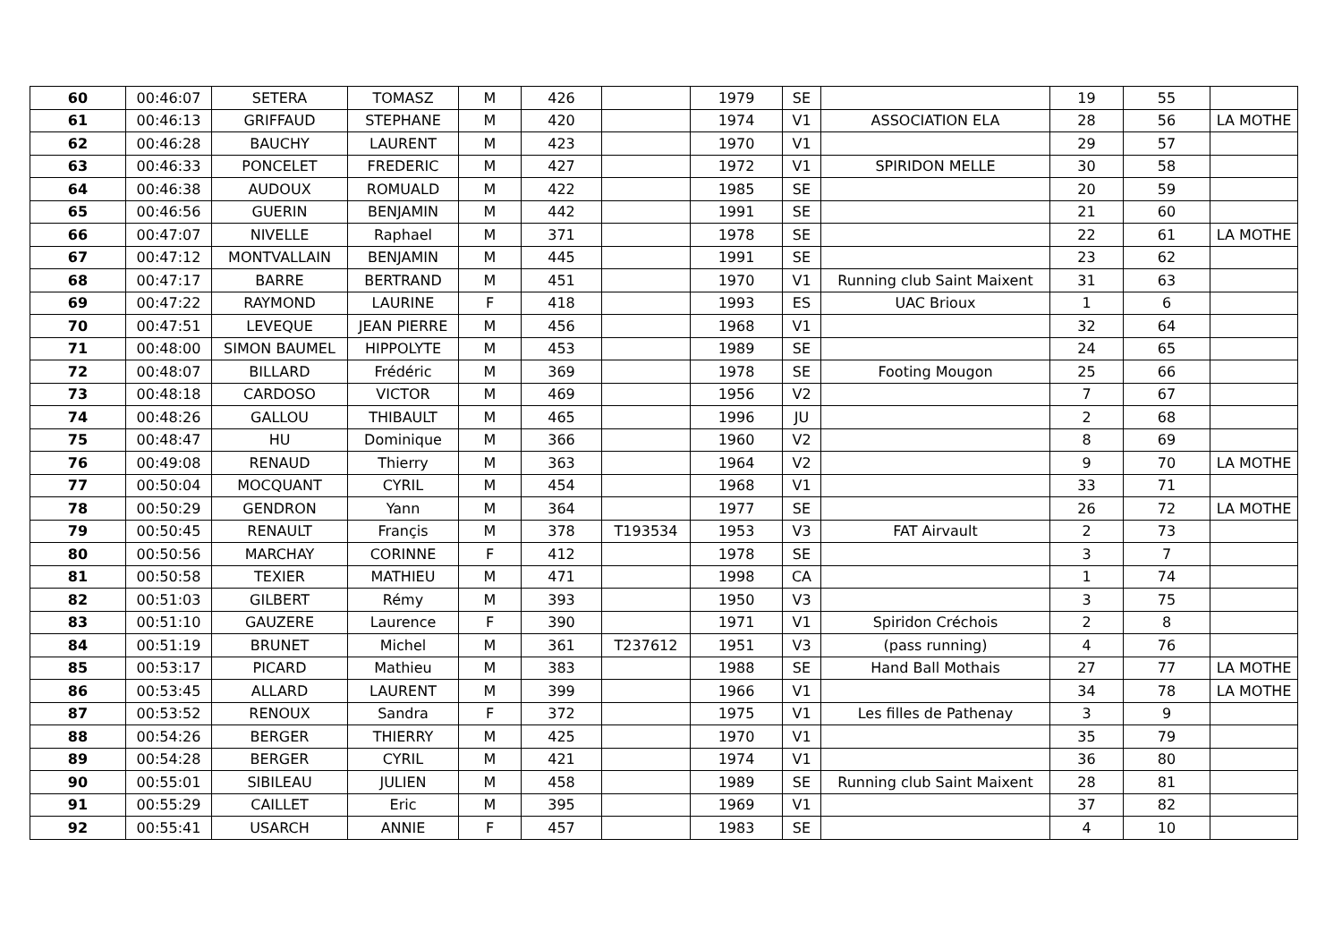| 60 | 00:46:07 | SETERA | TOMASZ | M | 426 | | 1979 | SE | | 19 | 55 | |
| 61 | 00:46:13 | GRIFFAUD | STEPHANE | M | 420 | | 1974 | V1 | ASSOCIATION ELA | 28 | 56 | LA MOTHE |
| 62 | 00:46:28 | BAUCHY | LAURENT | M | 423 | | 1970 | V1 | | 29 | 57 | |
| 63 | 00:46:33 | PONCELET | FREDERIC | M | 427 | | 1972 | V1 | SPIRIDON MELLE | 30 | 58 | |
| 64 | 00:46:38 | AUDOUX | ROMUALD | M | 422 | | 1985 | SE | | 20 | 59 | |
| 65 | 00:46:56 | GUERIN | BENJAMIN | M | 442 | | 1991 | SE | | 21 | 60 | |
| 66 | 00:47:07 | NIVELLE | Raphael | M | 371 | | 1978 | SE | | 22 | 61 | LA MOTHE |
| 67 | 00:47:12 | MONTVALLAIN | BENJAMIN | M | 445 | | 1991 | SE | | 23 | 62 | |
| 68 | 00:47:17 | BARRE | BERTRAND | M | 451 | | 1970 | V1 | Running club Saint Maixent | 31 | 63 | |
| 69 | 00:47:22 | RAYMOND | LAURINE | F | 418 | | 1993 | ES | UAC Brioux | 1 | 6 | |
| 70 | 00:47:51 | LEVEQUE | JEAN PIERRE | M | 456 | | 1968 | V1 | | 32 | 64 | |
| 71 | 00:48:00 | SIMON BAUMEL | HIPPOLYTE | M | 453 | | 1989 | SE | | 24 | 65 | |
| 72 | 00:48:07 | BILLARD | Frédéric | M | 369 | | 1978 | SE | Footing Mougon | 25 | 66 | |
| 73 | 00:48:18 | CARDOSO | VICTOR | M | 469 | | 1956 | V2 | | 7 | 67 | |
| 74 | 00:48:26 | GALLOU | THIBAULT | M | 465 | | 1996 | JU | | 2 | 68 | |
| 75 | 00:48:47 | HU | Dominique | M | 366 | | 1960 | V2 | | 8 | 69 | |
| 76 | 00:49:08 | RENAUD | Thierry | M | 363 | | 1964 | V2 | | 9 | 70 | LA MOTHE |
| 77 | 00:50:04 | MOCQUANT | CYRIL | M | 454 | | 1968 | V1 | | 33 | 71 | |
| 78 | 00:50:29 | GENDRON | Yann | M | 364 | | 1977 | SE | | 26 | 72 | LA MOTHE |
| 79 | 00:50:45 | RENAULT | Françis | M | 378 | T193534 | 1953 | V3 | FAT Airvault | 2 | 73 | |
| 80 | 00:50:56 | MARCHAY | CORINNE | F | 412 | | 1978 | SE | | 3 | 7 | |
| 81 | 00:50:58 | TEXIER | MATHIEU | M | 471 | | 1998 | CA | | 1 | 74 | |
| 82 | 00:51:03 | GILBERT | Rémy | M | 393 | | 1950 | V3 | | 3 | 75 | |
| 83 | 00:51:10 | GAUZERE | Laurence | F | 390 | | 1971 | V1 | Spiridon Créchois | 2 | 8 | |
| 84 | 00:51:19 | BRUNET | Michel | M | 361 | T237612 | 1951 | V3 | (pass running) | 4 | 76 | |
| 85 | 00:53:17 | PICARD | Mathieu | M | 383 | | 1988 | SE | Hand Ball Mothais | 27 | 77 | LA MOTHE |
| 86 | 00:53:45 | ALLARD | LAURENT | M | 399 | | 1966 | V1 | | 34 | 78 | LA MOTHE |
| 87 | 00:53:52 | RENOUX | Sandra | F | 372 | | 1975 | V1 | Les filles de Pathenay | 3 | 9 | |
| 88 | 00:54:26 | BERGER | THIERRY | M | 425 | | 1970 | V1 | | 35 | 79 | |
| 89 | 00:54:28 | BERGER | CYRIL | M | 421 | | 1974 | V1 | | 36 | 80 | |
| 90 | 00:55:01 | SIBILEAU | JULIEN | M | 458 | | 1989 | SE | Running club Saint Maixent | 28 | 81 | |
| 91 | 00:55:29 | CAILLET | Eric | M | 395 | | 1969 | V1 | | 37 | 82 | |
| 92 | 00:55:41 | USARCH | ANNIE | F | 457 | | 1983 | SE | | 4 | 10 | |